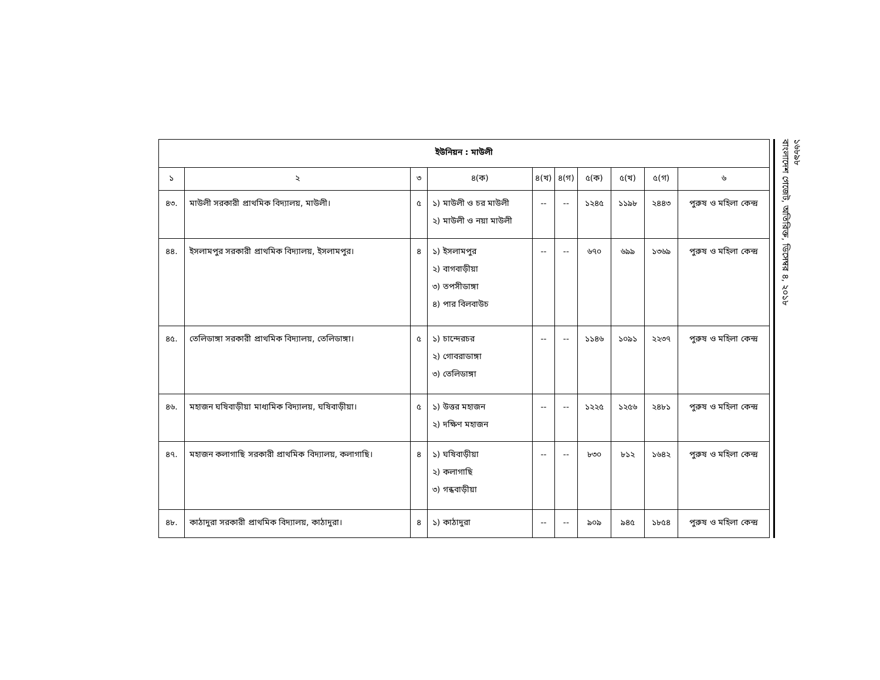| ইউনিয়ন : মাউলী | | | | | | | | | |
| --- | --- | --- | --- | --- | --- | --- | --- | --- | --- |
| ১ | ২ | ৩ | ৪(ক) | ৪(খ) | ৪(গ) | ৫(ক) | ৫(খ) | ৫(গ) | ৬ |
| ৪৩. | মাউলী সরকারী প্রাথমিক বিদ্যালয়, মাউলী। | ৫ | ১) মাউলী ও চর মাউলী ২) মাউলী ও নয়া মাউলী | -- | -- | ১২৪৫ | ১১৯৮ | ২৪৪৩ | পুরুষ ও মহিলা কেন্দ্র |
| ৪৪. | ইসলামপুর সরকারী প্রাথমিক বিদ্যালয়, ইসলামপুর। | ৪ | ১) ইসলামপুর ২) বাগবাড়ীয়া ৩) তপসীডাঙ্গা ৪) পার বিলবাউচ | -- | -- | ৬৭০ | ৬৯৯ | ১৩৬৯ | পুরুষ ও মহিলা কেন্দ্র |
| ৪৫. | তেলিডাঙ্গা সরকারী প্রাথমিক বিদ্যালয়, তেলিডাঙ্গা। | ৫ | ১) চান্দেরচর ২) গোবরাডাঙ্গা ৩) তেলিডাঙ্গা | -- | -- | ১১৪৬ | ১০৯১ | ২২৩৭ | পুরুষ ও মহিলা কেন্দ্র |
| ৪৬. | মহাজন ঘষিবাড়ীয়া মাধ্যমিক বিদ্যালয়, ঘষিবাড়ীয়া। | ৫ | ১) উত্তর মহাজন ২) দক্ষিণ মহাজন | -- | -- | ১২২৫ | ১২৫৬ | ২৪৮১ | পুরুষ ও মহিলা কেন্দ্র |
| ৪৭. | মহাজন কলাগাছি সরকারী প্রাথমিক বিদ্যালয়, কলাগাছি। | ৪ | ১) ঘষিবাড়ীয়া ২) কলাগাছি ৩) গন্ধবাড়ীয়া | -- | -- | ৮৩০ | ৮১২ | ১৬৪২ | পুরুষ ও মহিলা কেন্দ্র |
| ৪৮. | কাঠাদুরা সরকারী প্রাথমিক বিদ্যালয়, কাঠাদুরা। | ৪ | ১) কাঠাদুরা | -- | -- | ৯০৯ | ৯৪৫ | ১৮৫৪ | পুরুষ ও মহিলা কেন্দ্র |
১৬৮৯৮
বাংলাদেশ গেজেট, অতিরিক্ত, ডিসেম্বর ৪, ২০১৮